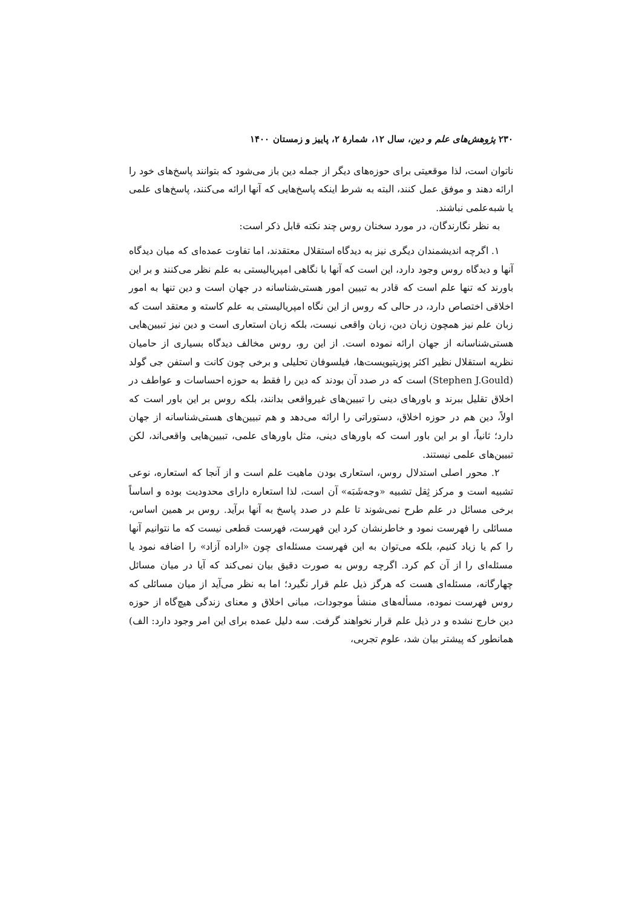۲۳۰ پژوهش‌های علم و دین، سال ۱۲، شمارهٔ ۲، پاییز و زمستان ۱۴۰۰
ناتوان است، لذا موقعیتی برای حوزه‌های دیگر از جمله دین باز می‌شود که بتوانند پاسخ‌های خود را ارائه دهند و موفق عمل کنند، البته به شرط اینکه پاسخ‌هایی که آنها ارائه می‌کنند، پاسخ‌های علمی یا شبه‌علمی نباشند.
به نظر نگارندگان، در مورد سخنان روس چند نکته قابل ذکر است:
۱. اگرچه اندیشمندان دیگری نیز به دیدگاه استقلال معتقدند، اما تفاوت عمده‌ای که میان دیدگاه آنها و دیدگاه روس وجود دارد، این است که آنها با نگاهی امپریالیستی به علم نظر می‌کنند و بر این باورند که تنها علم است که قادر به تبیین امور هستی‌شناسانه در جهان است و دین تنها به امور اخلاقی اختصاص دارد، در حالی که روس از این نگاه امپریالیستی به علم کاسته و معتقد است که زبان علم نیز همچون زبان دین، زبان واقعی نیست، بلکه زبان استعاری است و دین نیز تبیین‌هایی هستی‌شناسانه از جهان ارائه نموده است. از این رو، روس مخالف دیدگاه بسیاری از حامیان نظریه استقلال نظیر اکثر پوزیتیویست‌ها، فیلسوفان تحلیلی و برخی چون کانت و استفن جی گولد (Stephen J.Gould) است که در صدد آن بودند که دین را فقط به حوزه احساسات و عواطف در اخلاق تقلیل ببرند و باورهای دینی را تبیین‌های غیرواقعی بدانند، بلکه روس بر این باور است که اولاً، دین هم در حوزه اخلاق، دستوراتی را ارائه می‌دهد و هم تبیین‌های هستی‌شناسانه از جهان دارد؛ ثانیاً، او بر این باور است که باورهای دینی، مثل باورهای علمی، تبیین‌هایی واقعی‌اند، لکن تبیین‌های علمی نیستند.
۲. محور اصلی استدلال روس، استعاری بودن ماهیت علم است و از آنجا که استعاره، نوعی تشبیه است و مرکز ثِقل تشبیه «وجه‌شَبَه» آن است، لذا استعاره دارای محدودیت بوده و اساساً برخی مسائل در علم طرح نمی‌شوند تا علم در صدد پاسخ به آنها برآید. روس بر همین اساس، مسائلی را فهرست نمود و خاطرنشان کرد این فهرست، فهرست قطعی نیست که ما نتوانیم آنها را کم یا زیاد کنیم، بلکه می‌توان به این فهرست مسئله‌ای چون «اراده آزاد» را اضافه نمود یا مسئله‌ای را از آن کم کرد. اگرچه روس به صورت دقیق بیان نمی‌کند که آیا در میان مسائل چهارگانه، مسئله‌ای هست که هرگز ذیل علم قرار نگیرد؛ اما به نظر می‌آید از میان مسائلی که روس فهرست نموده، مسأله‌های منشأ موجودات، مبانی اخلاق و معنای زندگی هیچ‌گاه از حوزه دین خارج نشده و در ذیل علم قرار نخواهند گرفت. سه دلیل عمده برای این امر وجود دارد: الف) همانطور که پیشتر بیان شد، علوم تجربی،